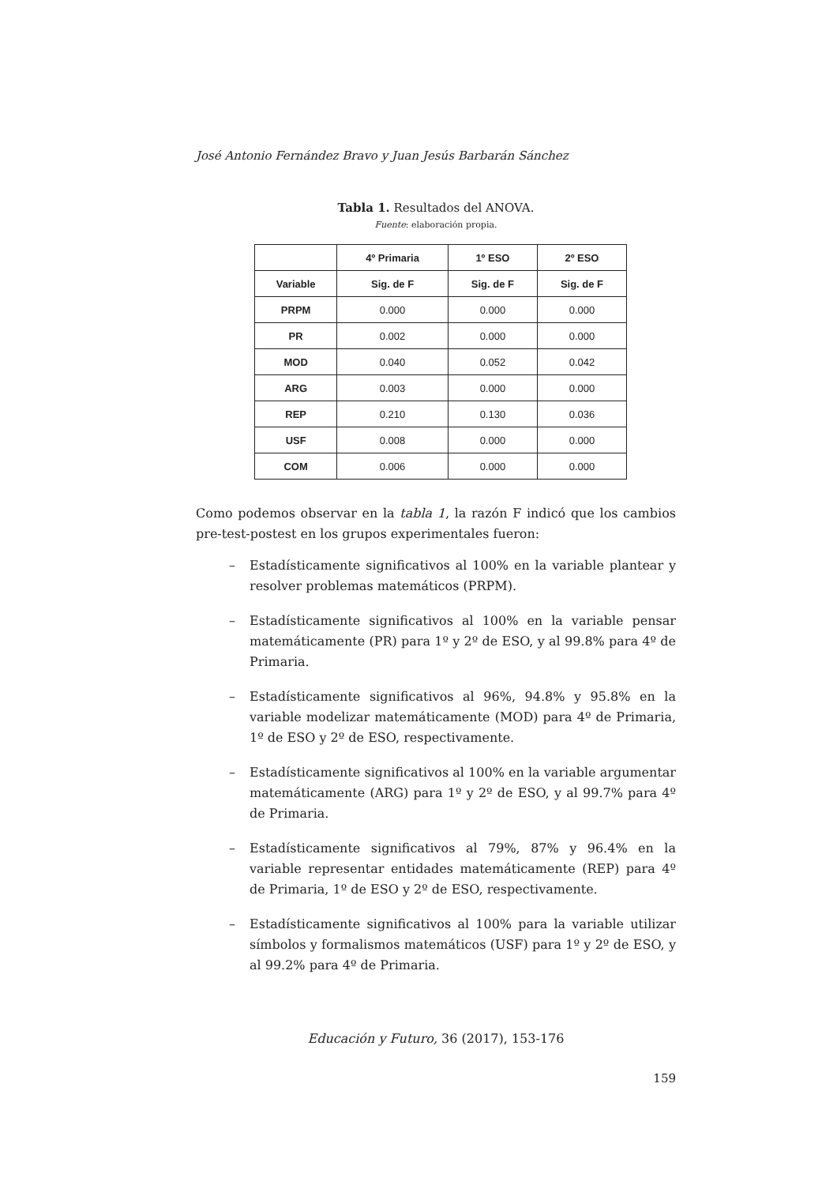José Antonio Fernández Bravo y Juan Jesús Barbarán Sánchez
Tabla 1. Resultados del ANOVA.
Fuente: elaboración propia.
| | 4º Primaria | 1º ESO | 2º ESO |
| --- | --- | --- | --- |
| Variable | Sig. de F | Sig. de F | Sig. de F |
| PRPM | 0.000 | 0.000 | 0.000 |
| PR | 0.002 | 0.000 | 0.000 |
| MOD | 0.040 | 0.052 | 0.042 |
| ARG | 0.003 | 0.000 | 0.000 |
| REP | 0.210 | 0.130 | 0.036 |
| USF | 0.008 | 0.000 | 0.000 |
| COM | 0.006 | 0.000 | 0.000 |
Como podemos observar en la tabla 1, la razón F indicó que los cambios pre-test-postest en los grupos experimentales fueron:
– Estadísticamente significativos al 100% en la variable plantear y resolver problemas matemáticos (PRPM).
– Estadísticamente significativos al 100% en la variable pensar matemáticamente (PR) para 1º y 2º de ESO, y al 99.8% para 4º de Primaria.
– Estadísticamente significativos al 96%, 94.8% y 95.8% en la variable modelizar matemáticamente (MOD) para 4º de Primaria, 1º de ESO y 2º de ESO, respectivamente.
– Estadísticamente significativos al 100% en la variable argumentar matemáticamente (ARG) para 1º y 2º de ESO, y al 99.7% para 4º de Primaria.
– Estadísticamente significativos al 79%, 87% y 96.4% en la variable representar entidades matemáticamente (REP) para 4º de Primaria, 1º de ESO y 2º de ESO, respectivamente.
– Estadísticamente significativos al 100% para la variable utilizar símbolos y formalismos matemáticos (USF) para 1º y 2º de ESO, y al 99.2% para 4º de Primaria.
Educación y Futuro, 36 (2017), 153-176
159